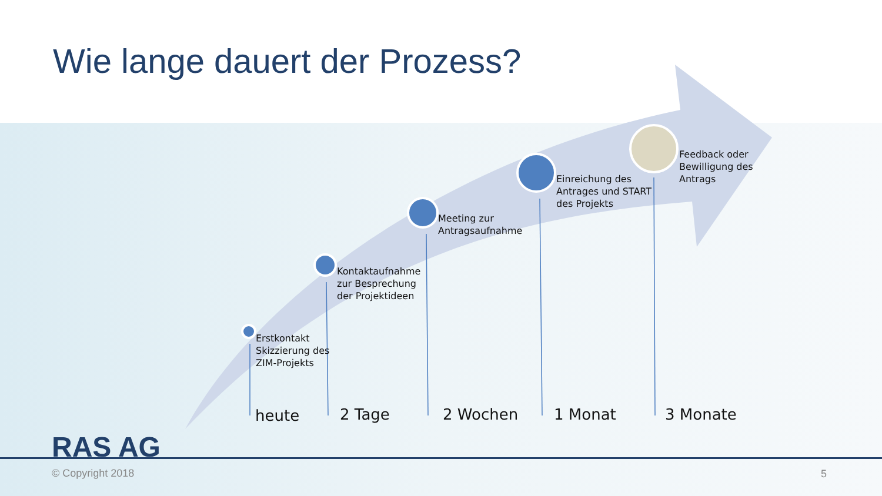Wie lange dauert der Prozess?
Erstkontakt
Skizzierung des
ZIM-Projekts
Kontaktaufnahme
zur Besprechung
der Projektideen
Meeting zur
Antragsaufnahme
Einreichung des
Antrages und START
des Projekts
Feedback oder
Bewilligung des
Antrags
heute 2 Tage 2 Wochen 1 Monat 3 Monate
RAS AG
© Copyright 2018 5